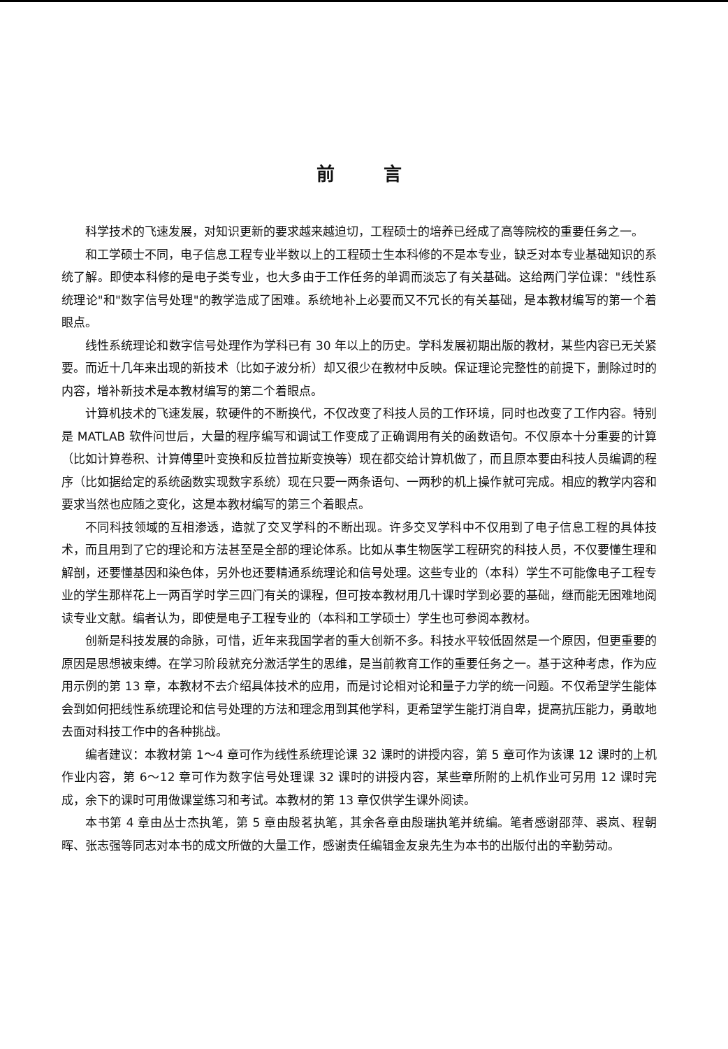前言
科学技术的飞速发展，对知识更新的要求越来越迫切，工程硕士的培养已经成了高等院校的重要任务之一。
和工学硕士不同，电子信息工程专业半数以上的工程硕士生本科修的不是本专业，缺乏对本专业基础知识的系统了解。即使本科修的是电子类专业，也大多由于工作任务的单调而淡忘了有关基础。这给两门学位课："线性系统理论"和"数字信号处理"的教学造成了困难。系统地补上必要而又不冗长的有关基础，是本教材编写的第一个着眼点。
线性系统理论和数字信号处理作为学科已有 30 年以上的历史。学科发展初期出版的教材，某些内容已无关紧要。而近十几年来出现的新技术（比如子波分析）却又很少在教材中反映。保证理论完整性的前提下，删除过时的内容，增补新技术是本教材编写的第二个着眼点。
计算机技术的飞速发展，软硬件的不断换代，不仅改变了科技人员的工作环境，同时也改变了工作内容。特别是 MATLAB 软件问世后，大量的程序编写和调试工作变成了正确调用有关的函数语句。不仅原本十分重要的计算（比如计算卷积、计算傅里叶变换和反拉普拉斯变换等）现在都交给计算机做了，而且原本要由科技人员编调的程序（比如据给定的系统函数实现数字系统）现在只要一两条语句、一两秒的机上操作就可完成。相应的教学内容和要求当然也应随之变化，这是本教材编写的第三个着眼点。
不同科技领域的互相渗透，造就了交叉学科的不断出现。许多交叉学科中不仅用到了电子信息工程的具体技术，而且用到了它的理论和方法甚至是全部的理论体系。比如从事生物医学工程研究的科技人员，不仅要懂生理和解剖，还要懂基因和染色体，另外也还要精通系统理论和信号处理。这些专业的（本科）学生不可能像电子工程专业的学生那样花上一两百学时学三四门有关的课程，但可按本教材用几十课时学到必要的基础，继而能无困难地阅读专业文献。编者认为，即使是电子工程专业的（本科和工学硕士）学生也可参阅本教材。
创新是科技发展的命脉，可惜，近年来我国学者的重大创新不多。科技水平较低固然是一个原因，但更重要的原因是思想被束缚。在学习阶段就充分激活学生的思维，是当前教育工作的重要任务之一。基于这种考虑，作为应用示例的第 13 章，本教材不去介绍具体技术的应用，而是讨论相对论和量子力学的统一问题。不仅希望学生能体会到如何把线性系统理论和信号处理的方法和理念用到其他学科，更希望学生能打消自卑，提高抗压能力，勇敢地去面对科技工作中的各种挑战。
编者建议：本教材第 1～4 章可作为线性系统理论课 32 课时的讲授内容，第 5 章可作为该课 12 课时的上机作业内容，第 6～12 章可作为数字信号处理课 32 课时的讲授内容，某些章所附的上机作业可另用 12 课时完成，余下的课时可用做课堂练习和考试。本教材的第 13 章仅供学生课外阅读。
本书第 4 章由丛士杰执笔，第 5 章由殷茗执笔，其余各章由殷瑞执笔并统编。笔者感谢邵萍、裘岚、程朝晖、张志强等同志对本书的成文所做的大量工作，感谢责任编辑金友泉先生为本书的出版付出的辛勤劳动。